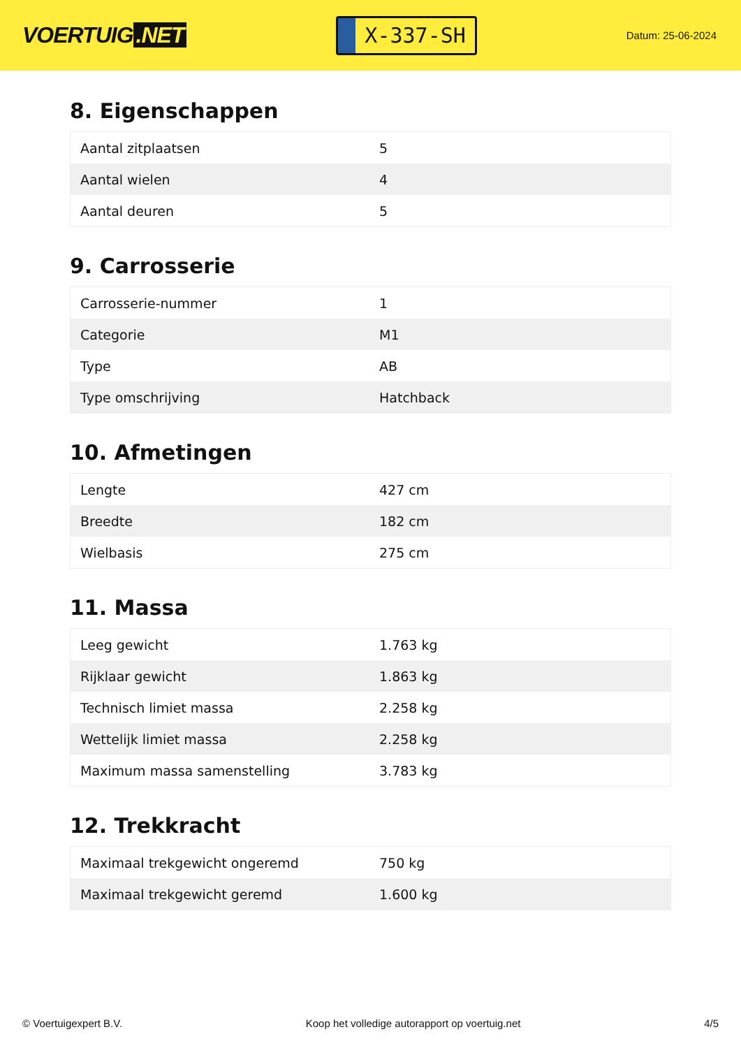VOERTUIG.NET
X-337-SH
Datum: 25-06-2024
8. Eigenschappen
| Aantal zitplaatsen | 5 |
| Aantal wielen | 4 |
| Aantal deuren | 5 |
9. Carrosserie
| Carrosserie-nummer | 1 |
| Categorie | M1 |
| Type | AB |
| Type omschrijving | Hatchback |
10. Afmetingen
| Lengte | 427 cm |
| Breedte | 182 cm |
| Wielbasis | 275 cm |
11. Massa
| Leeg gewicht | 1.763 kg |
| Rijklaar gewicht | 1.863 kg |
| Technisch limiet massa | 2.258 kg |
| Wettelijk limiet massa | 2.258 kg |
| Maximum massa samenstelling | 3.783 kg |
12. Trekkracht
| Maximaal trekgewicht ongeremd | 750 kg |
| Maximaal trekgewicht geremd | 1.600 kg |
© Voertuigexpert B.V. Koop het volledige autorapport op voertuig.net 4/5